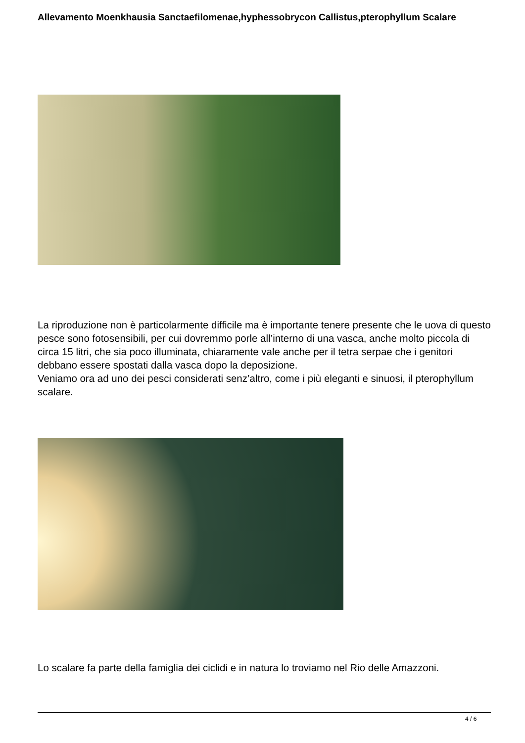Allevamento Moenkhausia Sanctaefilomenae,hyphessobrycon Callistus,pterophyllum Scalare
La riproduzione non è particolarmente difficile ma è importante tenere presente che le uova di questo pesce sono fotosensibili, per cui dovremmo porle all’interno di una vasca, anche molto piccola di circa 15 litri, che sia poco illuminata, chiaramente vale anche per il tetra serpae che i genitori debbano essere spostati dalla vasca dopo la deposizione.
Veniamo ora ad uno dei pesci considerati senz’altro, come i più eleganti e sinuosi, il pterophyllum scalare.
Lo scalare fa parte della famiglia dei ciclidi e in natura lo troviamo nel Rio delle Amazzoni.
4 / 6